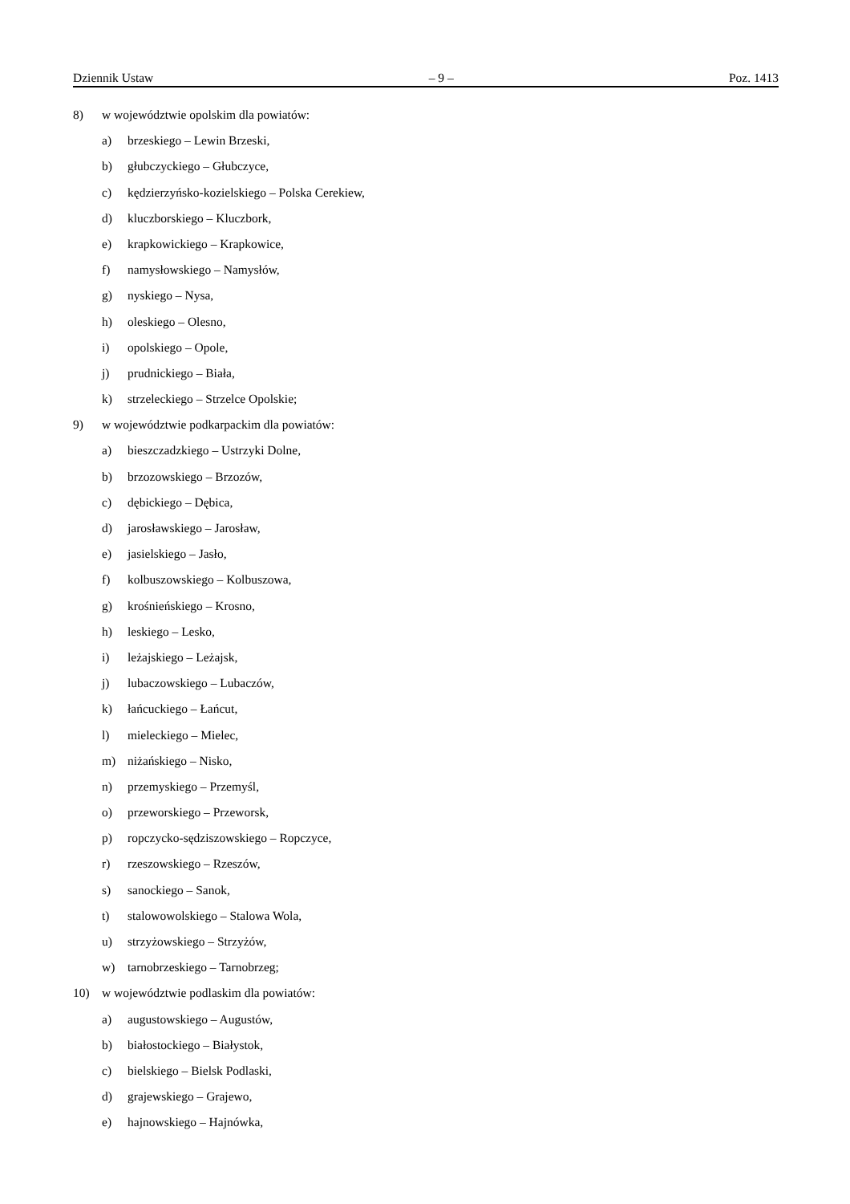Dziennik Ustaw – 9 – Poz. 1413
8) w województwie opolskim dla powiatów:
a) brzeskiego – Lewin Brzeski,
b) głubczyckiego – Głubczyce,
c) kędzierzyńsko-kozielskiego – Polska Cerekiew,
d) kluczborskiego – Kluczbork,
e) krapkowickiego – Krapkowice,
f) namysłowskiego – Namysłów,
g) nyskiego – Nysa,
h) oleskiego – Olesno,
i) opolskiego – Opole,
j) prudnickiego – Biała,
k) strzeleckiego – Strzelce Opolskie;
9) w województwie podkarpackim dla powiatów:
a) bieszczadzkiego – Ustrzyki Dolne,
b) brzozowskiego – Brzozów,
c) dębickiego – Dębica,
d) jarosławskiego – Jarosław,
e) jasielskiego – Jasło,
f) kolbuszowskiego – Kolbuszowa,
g) krośnieńskiego – Krosno,
h) leskiego – Lesko,
i) leżajskiego – Leżajsk,
j) lubaczowskiego – Lubaczów,
k) łańcuckiego – Łańcut,
l) mieleckiego – Mielec,
m) niżańskiego – Nisko,
n) przemyskiego – Przemyśl,
o) przeworskiego – Przeworsk,
p) ropczycko-sędziszowskiego – Ropczyce,
r) rzeszowskiego – Rzeszów,
s) sanockiego – Sanok,
t) stalowowolskiego – Stalowa Wola,
u) strzyżowskiego – Strzyżów,
w) tarnobrzeskiego – Tarnobrzeg;
10) w województwie podlaskim dla powiatów:
a) augustowskiego – Augustów,
b) białostockiego – Białystok,
c) bielskiego – Bielsk Podlaski,
d) grajewskiego – Grajewo,
e) hajnowskiego – Hajnówka,